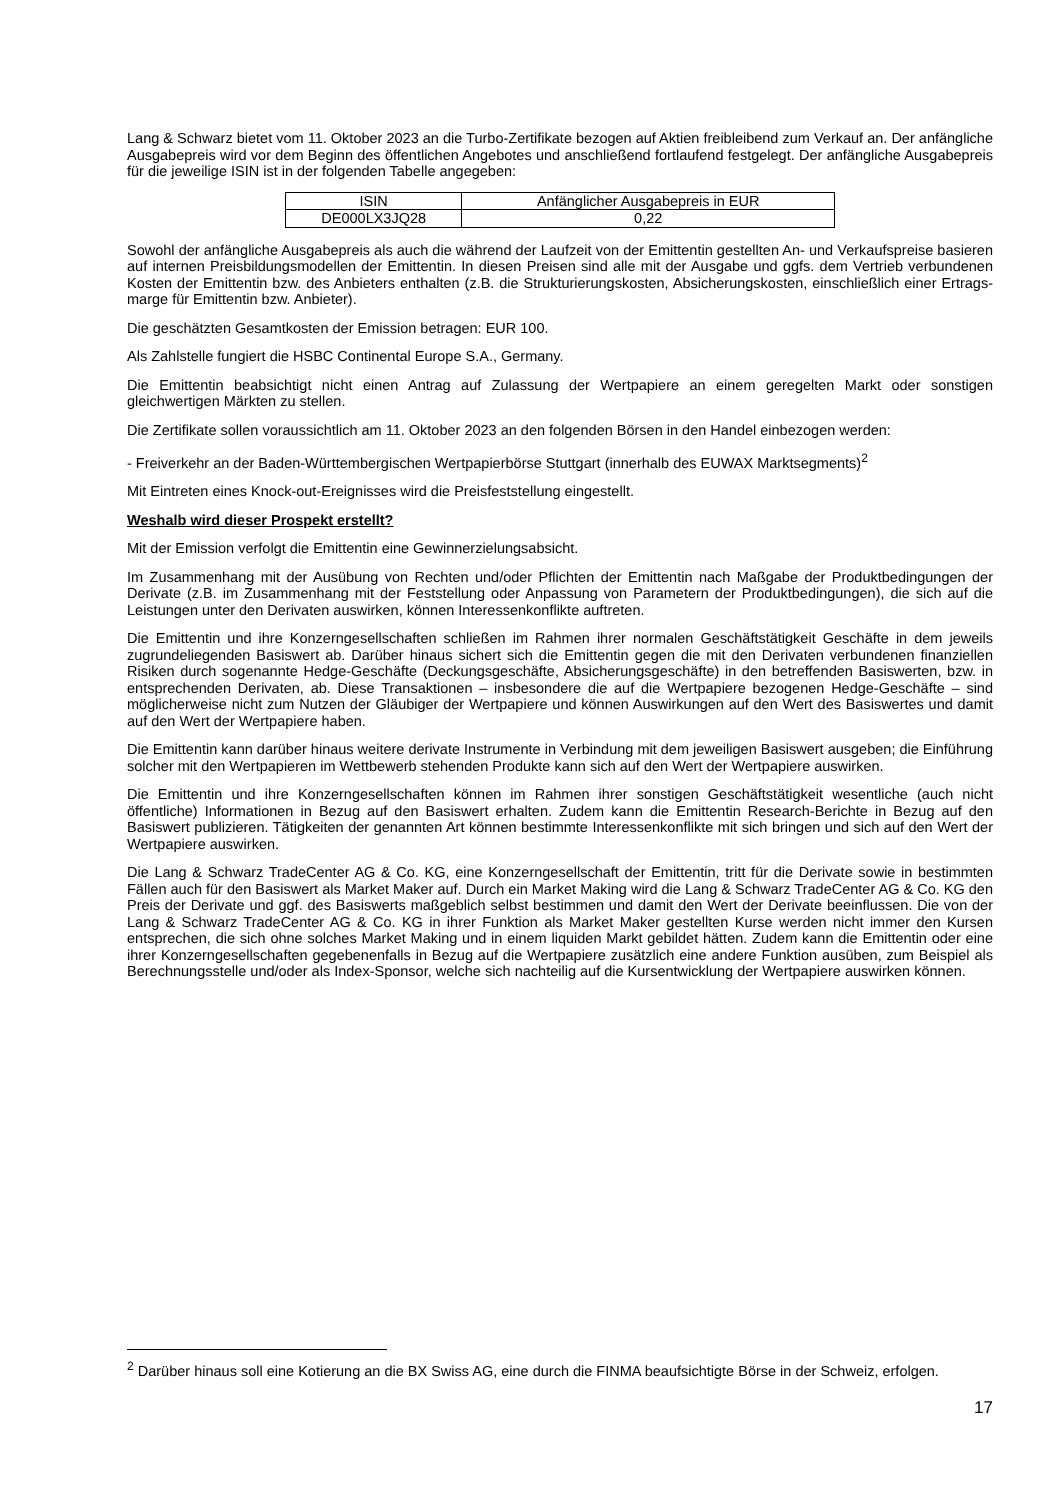Lang & Schwarz bietet vom 11. Oktober 2023 an die Turbo-Zertifikate bezogen auf Aktien freibleibend zum Verkauf an. Der anfängliche Ausgabepreis wird vor dem Beginn des öffentlichen Angebotes und anschließend fortlaufend festgelegt. Der anfängliche Ausgabepreis für die jeweilige ISIN ist in der folgenden Tabelle angegeben:
| ISIN | Anfänglicher Ausgabepreis in EUR |
| DE000LX3JQ28 | 0,22 |
Sowohl der anfängliche Ausgabepreis als auch die während der Laufzeit von der Emittentin gestellten An- und Verkaufspreise basieren auf internen Preisbildungsmodellen der Emittentin. In diesen Preisen sind alle mit der Ausgabe und ggfs. dem Vertrieb verbundenen Kosten der Emittentin bzw. des Anbieters enthalten (z.B. die Strukturierungskosten, Absicherungskosten, einschließlich einer Ertrags-marge für Emittentin bzw. Anbieter).
Die geschätzten Gesamtkosten der Emission betragen: EUR 100.
Als Zahlstelle fungiert die HSBC Continental Europe S.A., Germany.
Die Emittentin beabsichtigt nicht einen Antrag auf Zulassung der Wertpapiere an einem geregelten Markt oder sonstigen gleichwertigen Märkten zu stellen.
Die Zertifikate sollen voraussichtlich am 11. Oktober 2023 an den folgenden Börsen in den Handel einbezogen werden:
- Freiverkehr an der Baden-Württembergischen Wertpapierbörse Stuttgart (innerhalb des EUWAX Marktsegments)<sup>2</sup>
Mit Eintreten eines Knock-out-Ereignisses wird die Preisfeststellung eingestellt.
Weshalb wird dieser Prospekt erstellt?
Mit der Emission verfolgt die Emittentin eine Gewinnerzielungsabsicht.
Im Zusammenhang mit der Ausübung von Rechten und/oder Pflichten der Emittentin nach Maßgabe der Produktbedingungen der Derivate (z.B. im Zusammenhang mit der Feststellung oder Anpassung von Parametern der Produktbedingungen), die sich auf die Leistungen unter den Derivaten auswirken, können Interessenkonflikte auftreten.
Die Emittentin und ihre Konzerngesellschaften schließen im Rahmen ihrer normalen Geschäftstätigkeit Geschäfte in dem jeweils zugrundeliegenden Basiswert ab. Darüber hinaus sichert sich die Emittentin gegen die mit den Derivaten verbundenen finanziellen Risiken durch sogenannte Hedge-Geschäfte (Deckungsgeschäfte, Absicherungsgeschäfte) in den betreffenden Basiswerten, bzw. in entsprechenden Derivaten, ab. Diese Transaktionen – insbesondere die auf die Wertpapiere bezogenen Hedge-Geschäfte – sind möglicherweise nicht zum Nutzen der Gläubiger der Wertpapiere und können Auswirkungen auf den Wert des Basiswertes und damit auf den Wert der Wertpapiere haben.
Die Emittentin kann darüber hinaus weitere derivate Instrumente in Verbindung mit dem jeweiligen Basiswert ausgeben; die Einführung solcher mit den Wertpapieren im Wettbewerb stehenden Produkte kann sich auf den Wert der Wertpapiere auswirken.
Die Emittentin und ihre Konzerngesellschaften können im Rahmen ihrer sonstigen Geschäftstätigkeit wesentliche (auch nicht öffentliche) Informationen in Bezug auf den Basiswert erhalten. Zudem kann die Emittentin Research-Berichte in Bezug auf den Basiswert publizieren. Tätigkeiten der genannten Art können bestimmte Interessenkonflikte mit sich bringen und sich auf den Wert der Wertpapiere auswirken.
Die Lang & Schwarz TradeCenter AG & Co. KG, eine Konzerngesellschaft der Emittentin, tritt für die Derivate sowie in bestimmten Fällen auch für den Basiswert als Market Maker auf. Durch ein Market Making wird die Lang & Schwarz TradeCenter AG & Co. KG den Preis der Derivate und ggf. des Basiswerts maßgeblich selbst bestimmen und damit den Wert der Derivate beeinflussen. Die von der Lang & Schwarz TradeCenter AG & Co. KG in ihrer Funktion als Market Maker gestellten Kurse werden nicht immer den Kursen entsprechen, die sich ohne solches Market Making und in einem liquiden Markt gebildet hätten. Zudem kann die Emittentin oder eine ihrer Konzerngesellschaften gegebenenfalls in Bezug auf die Wertpapiere zusätzlich eine andere Funktion ausüben, zum Beispiel als Berechnungsstelle und/oder als Index-Sponsor, welche sich nachteilig auf die Kursentwicklung der Wertpapiere auswirken können.
<sup>2</sup> Darüber hinaus soll eine Kotierung an die BX Swiss AG, eine durch die FINMA beaufsichtigte Börse in der Schweiz, erfolgen.
17